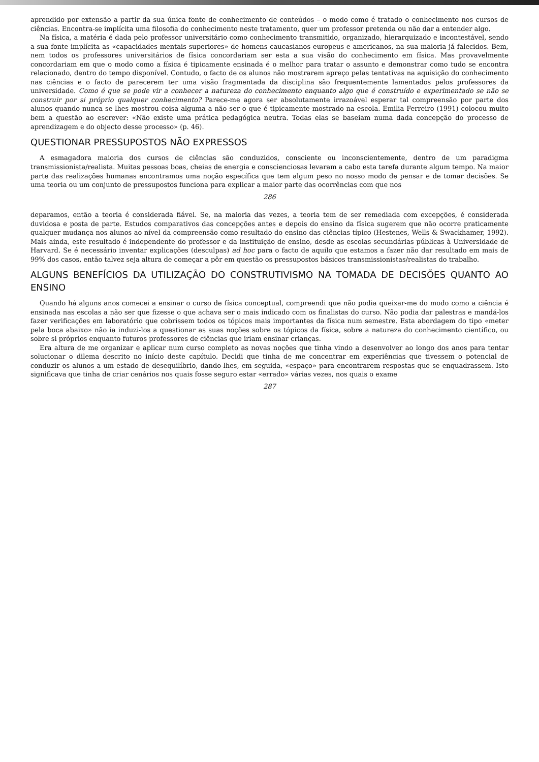aprendido por extensão a partir da sua única fonte de conhecimento de conteúdos – o modo como é tratado o conhecimento nos cursos de ciências. Encontra-se implícita uma filosofia do conhecimento neste tratamento, quer um professor pretenda ou não dar a entender algo.
Na física, a matéria é dada pelo professor universitário como conhecimento transmitido, organizado, hierarquizado e incontestável, sendo a sua fonte implícita as «capacidades mentais superiores» de homens caucasianos europeus e americanos, na sua maioria já falecidos. Bem, nem todos os professores universitários de física concordariam ser esta a sua visão do conhecimento em física. Mas provavelmente concordariam em que o modo como a física é tipicamente ensinada é o melhor para tratar o assunto e demonstrar como tudo se encontra relacionado, dentro do tempo disponível. Contudo, o facto de os alunos não mostrarem apreço pelas tentativas na aquisição do conhecimento nas ciências e o facto de parecerem ter uma visão fragmentada da disciplina são frequentemente lamentados pelos professores da universidade. Como é que se pode vir a conhecer a natureza do conhecimento enquanto algo que é construído e experimentado se não se construir por si próprio qualquer conhecimento? Parece-me agora ser absolutamente irrazoável esperar tal compreensão por parte dos alunos quando nunca se lhes mostrou coisa alguma a não ser o que é tipicamente mostrado na escola. Emilia Ferreiro (1991) colocou muito bem a questão ao escrever: «Não existe uma prática pedagógica neutra. Todas elas se baseiam numa dada concepção do processo de aprendizagem e do objecto desse processo» (p. 46).
QUESTIONAR PRESSUPOSTOS NÃO EXPRESSOS
A esmagadora maioria dos cursos de ciências são conduzidos, consciente ou inconscientemente, dentro de um paradigma transmissionista/realista. Muitas pessoas boas, cheias de energia e conscienciosas levaram a cabo esta tarefa durante algum tempo. Na maior parte das realizações humanas encontramos uma noção específica que tem algum peso no nosso modo de pensar e de tomar decisões. Se uma teoria ou um conjunto de pressupostos funciona para explicar a maior parte das ocorrências com que nos
286
deparamos, então a teoria é considerada fiável. Se, na maioria das vezes, a teoria tem de ser remediada com excepções, é considerada duvidosa e posta de parte. Estudos comparativos das concepções antes e depois do ensino da física sugerem que não ocorre praticamente qualquer mudança nos alunos ao nível da compreensão como resultado do ensino das ciências típico (Hestenes, Wells & Swackhamer, 1992). Mais ainda, este resultado é independente do professor e da instituição de ensino, desde as escolas secundárias públicas à Universidade de Harvard. Se é necessário inventar explicações (desculpas) ad hoc para o facto de aquilo que estamos a fazer não dar resultado em mais de 99% dos casos, então talvez seja altura de começar a pôr em questão os pressupostos básicos transmissionistas/realistas do trabalho.
ALGUNS BENEFÍCIOS DA UTILIZAÇÃO DO CONSTRUTIVISMO NA TOMADA DE DECISÕES QUANTO AO ENSINO
Quando há alguns anos comecei a ensinar o curso de física conceptual, compreendi que não podia queixar-me do modo como a ciência é ensinada nas escolas a não ser que fizesse o que achava ser o mais indicado com os finalistas do curso. Não podia dar palestras e mandá-los fazer verificações em laboratório que cobrissem todos os tópicos mais importantes da física num semestre. Esta abordagem do tipo «meter pela boca abaixo» não ia induzi-los a questionar as suas noções sobre os tópicos da física, sobre a natureza do conhecimento científico, ou sobre si próprios enquanto futuros professores de ciências que iriam ensinar crianças.
Era altura de me organizar e aplicar num curso completo as novas noções que tinha vindo a desenvolver ao longo dos anos para tentar solucionar o dilema descrito no início deste capítulo. Decidi que tinha de me concentrar em experiências que tivessem o potencial de conduzir os alunos a um estado de desequilíbrio, dando-lhes, em seguida, «espaço» para encontrarem respostas que se enquadrassem. Isto significava que tinha de criar cenários nos quais fosse seguro estar «errado» várias vezes, nos quais o exame
287